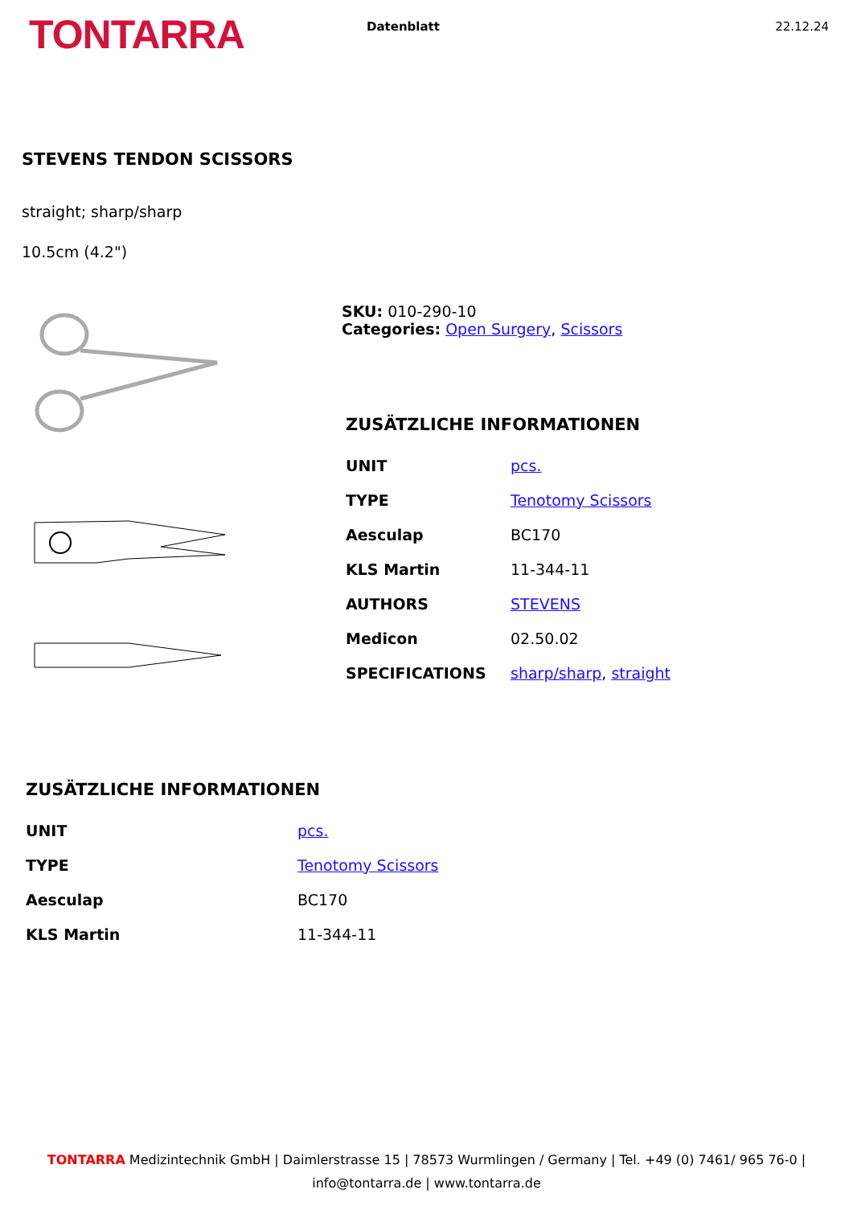TONTARRA
Datenblatt 22.12.24
STEVENS TENDON SCISSORS
straight; sharp/sharp
10.5cm (4.2")
SKU: 010-290-10
Categories: Open Surgery, Scissors
ZUSÄTZLICHE INFORMATIONEN
| UNIT | pcs. |
| TYPE | Tenotomy Scissors |
| Aesculap | BC170 |
| KLS Martin | 11-344-11 |
| AUTHORS | STEVENS |
| Medicon | 02.50.02 |
| SPECIFICATIONS | sharp/sharp , straight |
ZUSÄTZLICHE INFORMATIONEN
| UNIT | pcs. |
| TYPE | Tenotomy Scissors |
| Aesculap | BC170 |
| KLS Martin | 11-344-11 |
TONTARRA Medizintechnik GmbH | Daimlerstrasse 15 | 78573 Wurmlingen / Germany | Tel. +49 (0) 7461/ 965 76-0 |
info@tontarra.de | www.tontarra.de